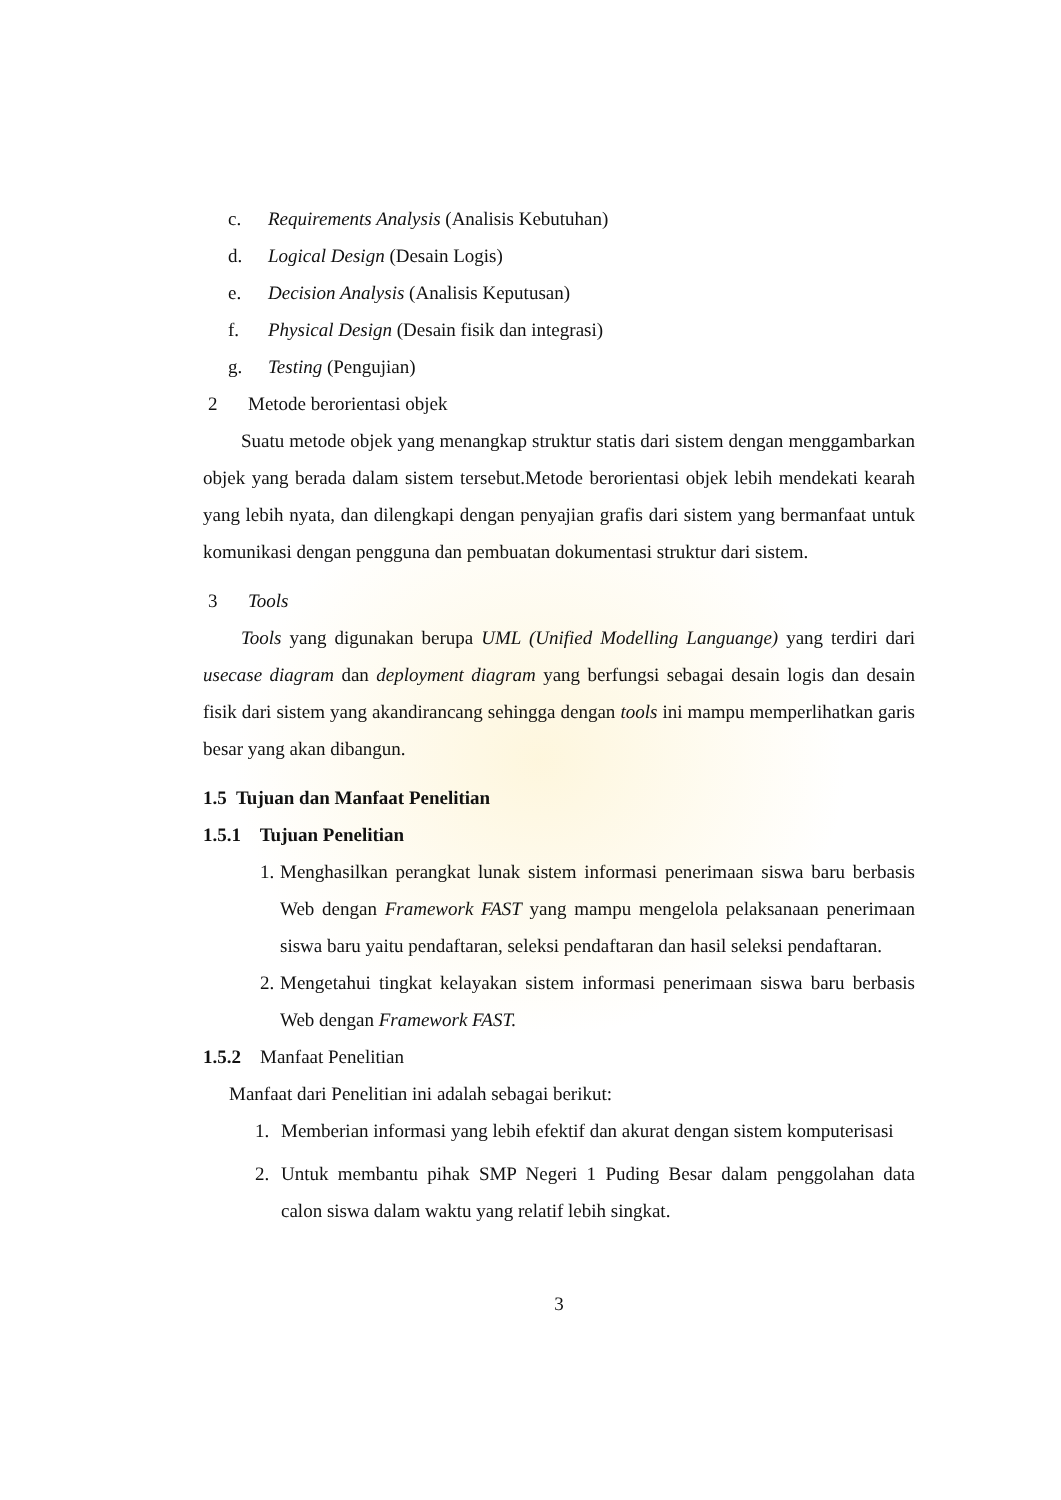c. Requirements Analysis (Analisis Kebutuhan)
d. Logical Design (Desain Logis)
e. Decision Analysis (Analisis Keputusan)
f. Physical Design (Desain fisik dan integrasi)
g. Testing (Pengujian)
2 Metode berorientasi objek
Suatu metode objek yang menangkap struktur statis dari sistem dengan menggambarkan objek yang berada dalam sistem tersebut.Metode berorientasi objek lebih mendekati kearah yang lebih nyata, dan dilengkapi dengan penyajian grafis dari sistem yang bermanfaat untuk komunikasi dengan pengguna dan pembuatan dokumentasi struktur dari sistem.
3 Tools
Tools yang digunakan berupa UML (Unified Modelling Languange) yang terdiri dari usecase diagram dan deployment diagram yang berfungsi sebagai desain logis dan desain fisik dari sistem yang akandirancang sehingga dengan tools ini mampu memperlihatkan garis besar yang akan dibangun.
1.5 Tujuan dan Manfaat Penelitian
1.5.1 Tujuan Penelitian
1. Menghasilkan perangkat lunak sistem informasi penerimaan siswa baru berbasis Web dengan Framework FAST yang mampu mengelola pelaksanaan penerimaan siswa baru yaitu pendaftaran, seleksi pendaftaran dan hasil seleksi pendaftaran.
2. Mengetahui tingkat kelayakan sistem informasi penerimaan siswa baru berbasis Web dengan Framework FAST.
1.5.2 Manfaat Penelitian
Manfaat dari Penelitian ini adalah sebagai berikut:
1. Memberian informasi yang lebih efektif dan akurat dengan sistem komputerisasi
2. Untuk membantu pihak SMP Negeri 1 Puding Besar dalam penggolahan data calon siswa dalam waktu yang relatif lebih singkat.
3